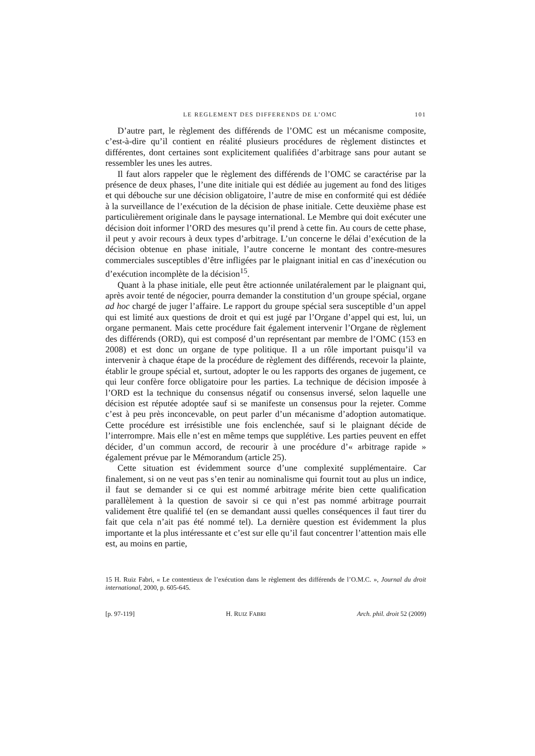LE REGLEMENT DES DIFFERENDS DE L’OMC 101
D’autre part, le règlement des différends de l’OMC est un mécanisme composite, c’est-à-dire qu’il contient en réalité plusieurs procédures de règlement distinctes et différentes, dont certaines sont explicitement qualifiées d’arbitrage sans pour autant se ressembler les unes les autres.
Il faut alors rappeler que le règlement des différends de l’OMC se caractérise par la présence de deux phases, l’une dite initiale qui est dédiée au jugement au fond des litiges et qui débouche sur une décision obligatoire, l’autre de mise en conformité qui est dédiée à la surveillance de l’exécution de la décision de phase initiale. Cette deuxième phase est particulièrement originale dans le paysage international. Le Membre qui doit exécuter une décision doit informer l’ORD des mesures qu’il prend à cette fin. Au cours de cette phase, il peut y avoir recours à deux types d’arbitrage. L’un concerne le délai d’exécution de la décision obtenue en phase initiale, l’autre concerne le montant des contre-mesures commerciales susceptibles d’être infligées par le plaignant initial en cas d’inexécution ou d’exécution incomplète de la décision<sup>15</sup>.
Quant à la phase initiale, elle peut être actionnée unilatéralement par le plaignant qui, après avoir tenté de négocier, pourra demander la constitution d’un groupe spécial, organe ad hoc chargé de juger l’affaire. Le rapport du groupe spécial sera susceptible d’un appel qui est limité aux questions de droit et qui est jugé par l’Organe d’appel qui est, lui, un organe permanent. Mais cette procédure fait également intervenir l’Organe de règlement des différends (ORD), qui est composé d’un représentant par membre de l’OMC (153 en 2008) et est donc un organe de type politique. Il a un rôle important puisqu’il va intervenir à chaque étape de la procédure de règlement des différends, recevoir la plainte, établir le groupe spécial et, surtout, adopter le ou les rapports des organes de jugement, ce qui leur confère force obligatoire pour les parties. La technique de décision imposée à l’ORD est la technique du consensus négatif ou consensus inversé, selon laquelle une décision est réputée adoptée sauf si se manifeste un consensus pour la rejeter. Comme c’est à peu près inconcevable, on peut parler d’un mécanisme d’adoption automatique. Cette procédure est irrésistible une fois enclenchée, sauf si le plaignant décide de l’interrompre. Mais elle n’est en même temps que supplétive. Les parties peuvent en effet décider, d’un commun accord, de recourir à une procédure d’« arbitrage rapide » également prévue par le Mémorandum (article 25).
Cette situation est évidemment source d’une complexité supplémentaire. Car finalement, si on ne veut pas s’en tenir au nominalisme qui fournit tout au plus un indice, il faut se demander si ce qui est nommé arbitrage mérite bien cette qualification parallèlement à la question de savoir si ce qui n’est pas nommé arbitrage pourrait validement être qualifié tel (en se demandant aussi quelles conséquences il faut tirer du fait que cela n’ait pas été nommé tel). La dernière question est évidemment la plus importante et la plus intéressante et c’est sur elle qu’il faut concentrer l’attention mais elle est, au moins en partie,
15 H. Ruiz Fabri, « Le contentieux de l’exécution dans le règlement des différends de l’O.M.C. », Journal du droit international, 2000, p. 605-645.
[p. 97-119] H. RUIZ FABRI Arch. phil. droit 52 (2009)